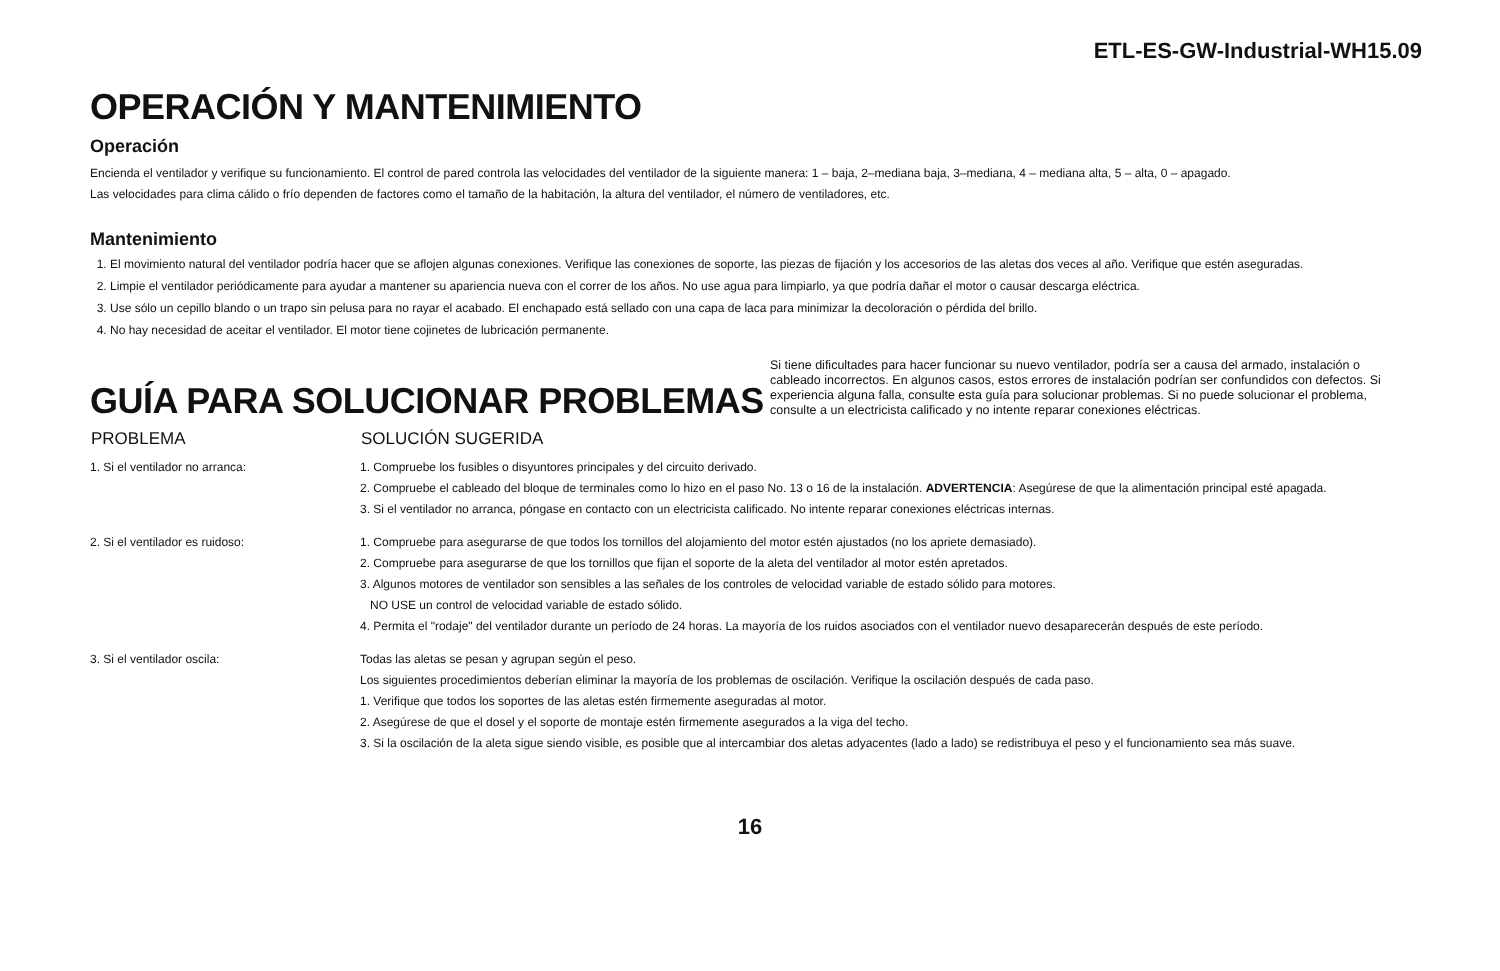ETL-ES-GW-Industrial-WH15.09
OPERACIÓN Y MANTENIMIENTO
Operación
Encienda el ventilador y verifique su funcionamiento. El control de pared controla las velocidades del ventilador de la siguiente manera: 1 – baja, 2–mediana baja, 3–mediana, 4 – mediana alta, 5 – alta, 0 – apagado.
Las velocidades para clima cálido o frío dependen de factores como el tamaño de la habitación, la altura del ventilador, el número de ventiladores, etc.
Mantenimiento
1. El movimiento natural del ventilador podría hacer que se aflojen algunas conexiones. Verifique las conexiones de soporte, las piezas de fijación y los accesorios de las aletas dos veces al año. Verifique que estén aseguradas.
2. Limpie el ventilador periódicamente para ayudar a mantener su apariencia nueva con el correr de los años. No use agua para limpiarlo, ya que podría dañar el motor o causar descarga eléctrica.
3. Use sólo un cepillo blando o un trapo sin pelusa para no rayar el acabado. El enchapado está sellado con una capa de laca para minimizar la decoloración o pérdida del brillo.
4. No hay necesidad de aceitar el ventilador. El motor tiene cojinetes de lubricación permanente.
GUÍA PARA SOLUCIONAR PROBLEMAS
Si tiene dificultades para hacer funcionar su nuevo ventilador, podría ser a causa del armado, instalación o cableado incorrectos. En algunos casos, estos errores de instalación podrían ser confundidos con defectos. Si experiencia alguna falla, consulte esta guía para solucionar problemas. Si no puede solucionar el problema, consulte a un electricista calificado y no intente reparar conexiones eléctricas.
| PROBLEMA | SOLUCIÓN SUGERIDA |
| --- | --- |
| 1. Si el ventilador no arranca: | 1. Compruebe los fusibles o disyuntores principales y del circuito derivado. 2. Compruebe el cableado del bloque de terminales como lo hizo en el paso No. 13 o 16 de la instalación. ADVERTENCIA : Asegúrese de que la alimentación principal esté apagada. 3. Si el ventilador no arranca, póngase en contacto con un electricista calificado. No intente reparar conexiones eléctricas internas. |
| 2. Si el ventilador es ruidoso: | 1. Compruebe para asegurarse de que todos los tornillos del alojamiento del motor estén ajustados (no los apriete demasiado). 2. Compruebe para asegurarse de que los tornillos que fijan el soporte de la aleta del ventilador al motor estén apretados. 3. Algunos motores de ventilador son sensibles a las señales de los controles de velocidad variable de estado sólido para motores. NO USE un control de velocidad variable de estado sólido. 4. Permita el "rodaje" del ventilador durante un período de 24 horas. La mayoría de los ruidos asociados con el ventilador nuevo desaparecerán después de este período. |
| 3. Si el ventilador oscila: | Todas las aletas se pesan y agrupan según el peso. Los siguientes procedimientos deberían eliminar la mayoría de los problemas de oscilación. Verifique la oscilación después de cada paso. 1. Verifique que todos los soportes de las aletas estén firmemente aseguradas al motor. 2. Asegúrese de que el dosel y el soporte de montaje estén firmemente asegurados a la viga del techo. 3. Si la oscilación de la aleta sigue siendo visible, es posible que al intercambiar dos aletas adyacentes (lado a lado) se redistribuya el peso y el funcionamiento sea más suave. |
16